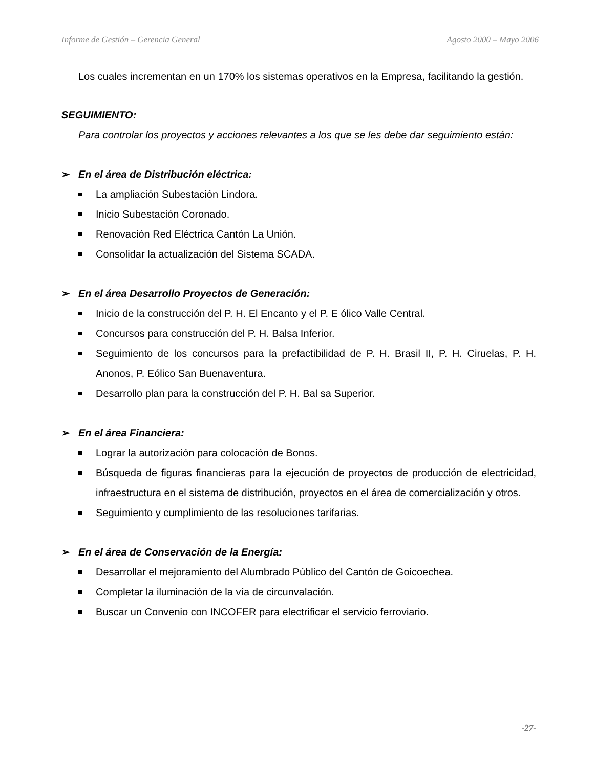Informe de Gestión – Gerencia General Agosto 2000 – Mayo 2006
Los cuales incrementan en un 170% los sistemas operativos en la Empresa, facilitando la gestión.
SEGUIMIENTO:
Para controlar los proyectos y acciones relevantes a los que se les debe dar seguimiento están:
➢ En el área de Distribución eléctrica:
La ampliación Subestación Lindora.
Inicio Subestación Coronado.
Renovación Red Eléctrica Cantón La Unión.
Consolidar la actualización del Sistema SCADA.
➢ En el área Desarrollo Proyectos de Generación:
Inicio de la construcción del P. H. El Encanto y el P. E ólico Valle Central.
Concursos para construcción del P. H. Balsa Inferior.
Seguimiento de los concursos para la prefactibilidad de P. H. Brasil II, P. H. Ciruelas, P. H. Anonos, P. Eólico San Buenaventura.
Desarrollo plan para la construcción del P. H. Bal sa Superior.
➢ En el área Financiera:
Lograr la autorización para colocación de Bonos.
Búsqueda de figuras financieras para la ejecución de proyectos de producción de electricidad, infraestructura en el sistema de distribución, proyectos en el área de comercialización y otros.
Seguimiento y cumplimiento de las resoluciones tarifarias.
➢ En el área de Conservación de la Energía:
Desarrollar el mejoramiento del Alumbrado Público del Cantón de Goicoechea.
Completar la iluminación de la vía de circunvalación.
Buscar un Convenio con INCOFER para electrificar el servicio ferroviario.
-27-